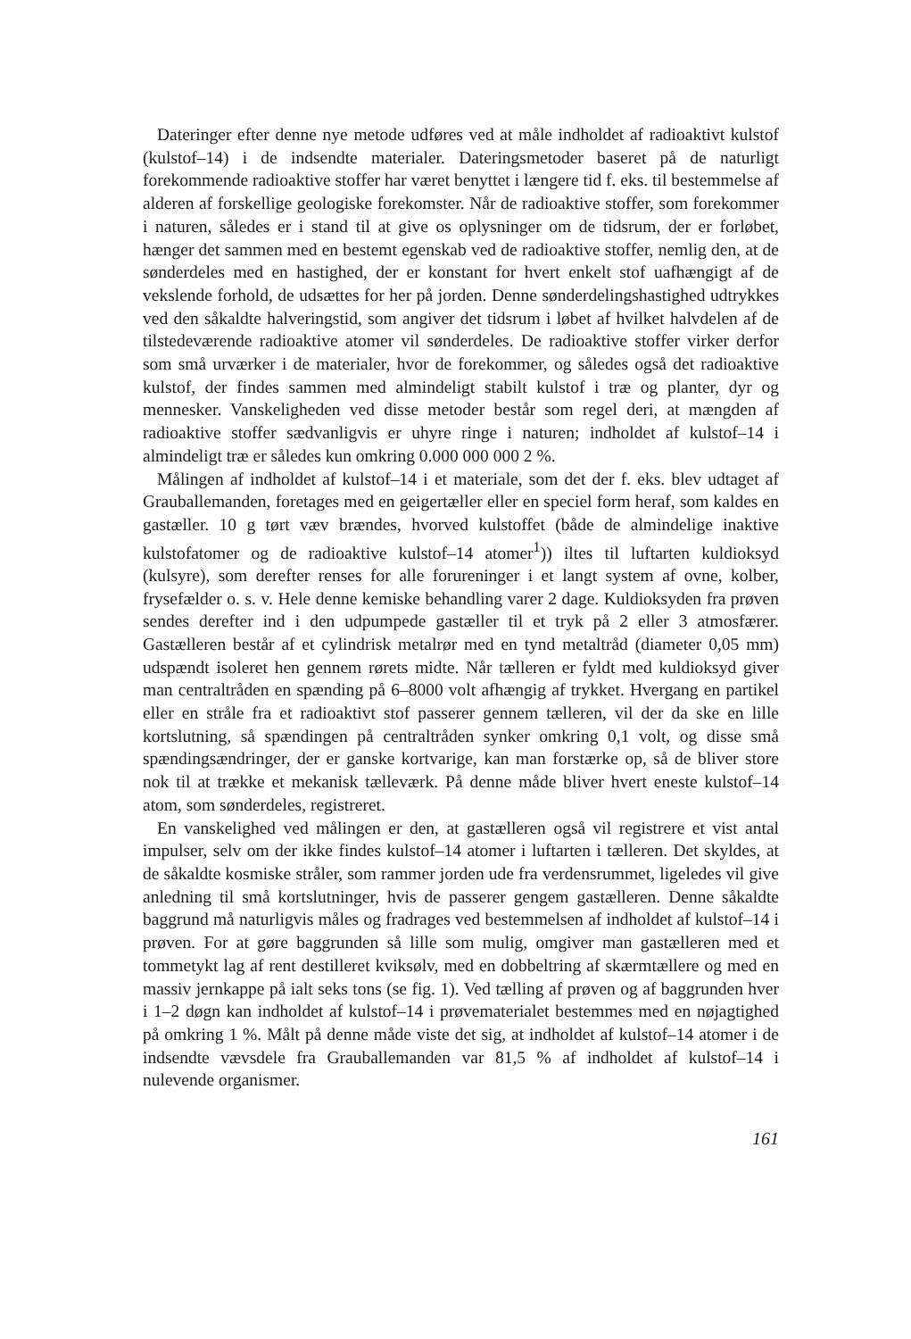Dateringer efter denne nye metode udføres ved at måle indholdet af radioaktivt kulstof (kulstof–14) i de indsendte materialer. Dateringsmetoder baseret på de naturligt forekommende radioaktive stoffer har været benyttet i længere tid f. eks. til bestemmelse af alderen af forskellige geologiske forekomster. Når de radioaktive stoffer, som forekommer i naturen, således er i stand til at give os oplysninger om de tidsrum, der er forløbet, hænger det sammen med en bestemt egenskab ved de radioaktive stoffer, nemlig den, at de sønderdeles med en hastighed, der er konstant for hvert enkelt stof uafhængigt af de vekslende forhold, de udsættes for her på jorden. Denne sønderdelingshastighed udtrykkes ved den såkaldte halveringstid, som angiver det tidsrum i løbet af hvilket halvdelen af de tilstedeværende radioaktive atomer vil sønderdeles. De radioaktive stoffer virker derfor som små urværker i de materialer, hvor de forekommer, og således også det radioaktive kulstof, der findes sammen med almindeligt stabilt kulstof i træ og planter, dyr og mennesker. Vanskeligheden ved disse metoder består som regel deri, at mængden af radioaktive stoffer sædvanligvis er uhyre ringe i naturen; indholdet af kulstof–14 i almindeligt træ er således kun omkring 0.000 000 000 2 %.
Målingen af indholdet af kulstof–14 i et materiale, som det der f. eks. blev udtaget af Grauballemanden, foretages med en geigertæller eller en speciel form heraf, som kaldes en gastæller. 10 g tørt væv brændes, hvorved kulstoffet (både de almindelige inaktive kulstofatomer og de radioaktive kulstof–14 atomer<sup>1</sup>)) iltes til luftarten kuldioksyd (kulsyre), som derefter renses for alle forureninger i et langt system af ovne, kolber, frysefælder o. s. v. Hele denne kemiske behandling varer 2 dage. Kuldioksyden fra prøven sendes derefter ind i den udpumpede gastæller til et tryk på 2 eller 3 atmosfærer. Gastælleren består af et cylindrisk metalrør med en tynd metaltråd (diameter 0,05 mm) udspændt isoleret hen gennem rørets midte. Når tælleren er fyldt med kuldioksyd giver man centraltråden en spænding på 6–8000 volt afhængig af trykket. Hvergang en partikel eller en stråle fra et radioaktivt stof passerer gennem tælleren, vil der da ske en lille kortslutning, så spændingen på centraltråden synker omkring 0,1 volt, og disse små spændingsændringer, der er ganske kortvarige, kan man forstærke op, så de bliver store nok til at trække et mekanisk tælleværk. På denne måde bliver hvert eneste kulstof–14 atom, som sønderdeles, registreret.
En vanskelighed ved målingen er den, at gastælleren også vil registrere et vist antal impulser, selv om der ikke findes kulstof–14 atomer i luftarten i tælleren. Det skyldes, at de såkaldte kosmiske stråler, som rammer jorden ude fra verdensrummet, ligeledes vil give anledning til små kortslutninger, hvis de passerer gengem gastælleren. Denne såkaldte baggrund må naturligvis måles og fradrages ved bestemmelsen af indholdet af kulstof–14 i prøven. For at gøre baggrunden så lille som mulig, omgiver man gastælleren med et tommetykt lag af rent destilleret kviksølv, med en dobbeltring af skærmtællere og med en massiv jernkappe på ialt seks tons (se fig. 1). Ved tælling af prøven og af baggrunden hver i 1–2 døgn kan indholdet af kulstof–14 i prøvematerialet bestemmes med en nøjagtighed på omkring 1 %. Målt på denne måde viste det sig, at indholdet af kulstof–14 atomer i de indsendte vævsdele fra Grauballemanden var 81,5 % af indholdet af kulstof–14 i nulevende organismer.
161